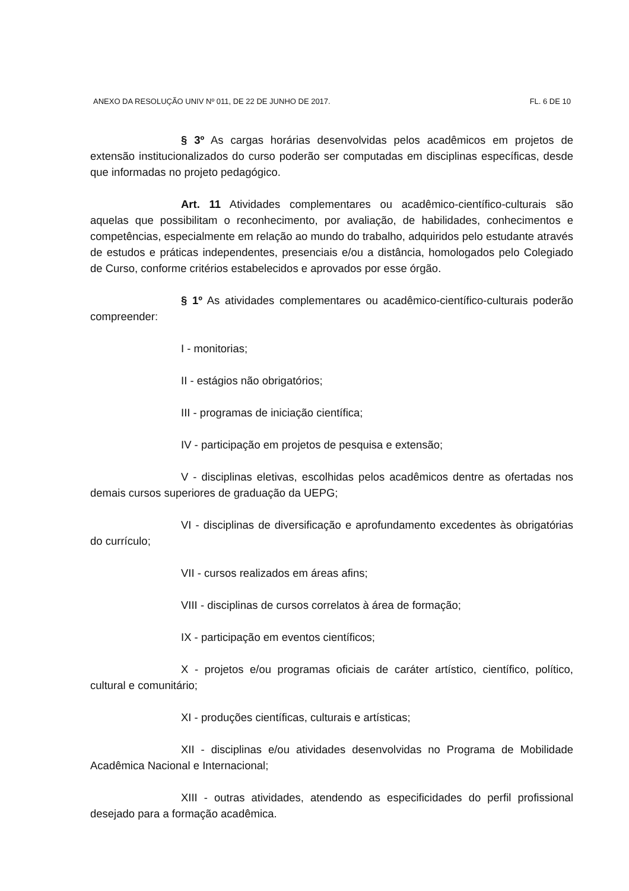ANEXO DA RESOLUÇÃO UNIV Nº 011, DE 22 DE JUNHO DE 2017. FL. 6 DE 10
§ 3º As cargas horárias desenvolvidas pelos acadêmicos em projetos de extensão institucionalizados do curso poderão ser computadas em disciplinas específicas, desde que informadas no projeto pedagógico.
Art. 11 Atividades complementares ou acadêmico-científico-culturais são aquelas que possibilitam o reconhecimento, por avaliação, de habilidades, conhecimentos e competências, especialmente em relação ao mundo do trabalho, adquiridos pelo estudante através de estudos e práticas independentes, presenciais e/ou a distância, homologados pelo Colegiado de Curso, conforme critérios estabelecidos e aprovados por esse órgão.
§ 1º As atividades complementares ou acadêmico-científico-culturais poderão compreender:
I - monitorias;
II - estágios não obrigatórios;
III - programas de iniciação científica;
IV - participação em projetos de pesquisa e extensão;
V - disciplinas eletivas, escolhidas pelos acadêmicos dentre as ofertadas nos demais cursos superiores de graduação da UEPG;
VI - disciplinas de diversificação e aprofundamento excedentes às obrigatórias do currículo;
VII - cursos realizados em áreas afins;
VIII - disciplinas de cursos correlatos à área de formação;
IX - participação em eventos científicos;
X - projetos e/ou programas oficiais de caráter artístico, científico, político, cultural e comunitário;
XI - produções científicas, culturais e artísticas;
XII - disciplinas e/ou atividades desenvolvidas no Programa de Mobilidade Acadêmica Nacional e Internacional;
XIII - outras atividades, atendendo as especificidades do perfil profissional desejado para a formação acadêmica.